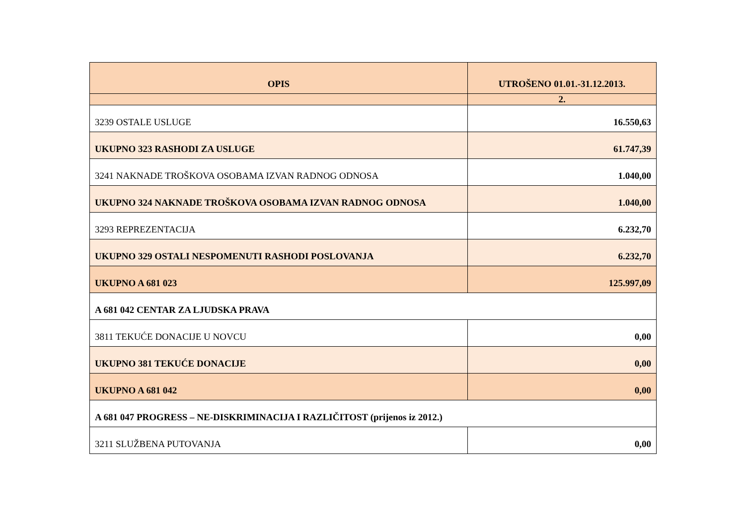| OPIS | UTROŠENO 01.01.-31.12.2013. |
| --- | --- |
| | 2. |
| 3239 OSTALE USLUGE | 16.550,63 |
| UKUPNO 323 RASHODI ZA USLUGE | 61.747,39 |
| 3241 NAKNADE TROŠKOVA OSOBAMA IZVAN RADNOG ODNOSA | 1.040,00 |
| UKUPNO 324 NAKNADE TROŠKOVA OSOBAMA IZVAN RADNOG ODNOSA | 1.040,00 |
| 3293 REPREZENTACIJA | 6.232,70 |
| UKUPNO 329 OSTALI NESPOMENUTI RASHODI POSLOVANJA | 6.232,70 |
| UKUPNO A 681 023 | 125.997,09 |
| A 681 042 CENTAR ZA LJUDSKA PRAVA | |
| 3811 TEKUĆE DONACIJE U NOVCU | 0,00 |
| UKUPNO 381 TEKUĆE DONACIJE | 0,00 |
| UKUPNO A 681 042 | 0,00 |
| A 681 047 PROGRESS – NE-DISKRIMINACIJA I RAZLIČITOST (prijenos iz 2012.) | |
| 3211 SLUŽBENA PUTOVANJA | 0,00 |